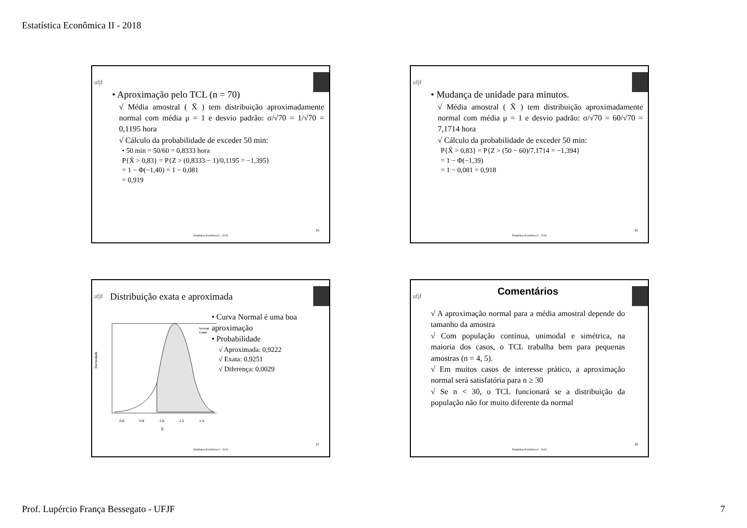Estatística Econômica II - 2018
ufjf
• Aproximação pelo TCL (n = 70)
√ Média amostral ( X̄ ) tem distribuição aproximadamente normal com média μ = 1 e desvio padrão: σ/√70 = 1/√70 = 0,1195 hora
√ Cálculo da probabilidade de exceder 50 min:
• 50 min = 50/60 = 0,8333 hora
P{X̄ > 0,83} = P{Z > (0,8333 − 1)/0,1195 = −1,395}
= 1 − Φ(−1,40) = 1 − 0,081
= 0,919
25
Estatística Econômica II - 2018
ufjf
• Mudança de unidade para minutos.
√ Média amostral ( X̄ ) tem distribuição aproximadamente normal com média μ = 1 e desvio padrão: σ/√70 = 60/√70 = 7,1714 hora
√ Cálculo da probabilidade de exceder 50 min:
P{X̄ > 0,83} = P{Z > (50 − 60)/7,1714 = −1,394}
= 1 − Φ(−1,39)
= 1 − 0,081 = 0,918
26
Estatística Econômica II - 2018
ufjf
Distribuição exata e aproximada
Normal
Exata
Densidade
0.6
0.8
1.0
1.2
1.4
X̄
• Curva Normal é uma boa aproximação
• Probabilidade
√ Aproximada: 0,9222
√ Exata: 0,9251
√ Diferença: 0,0029
27
Estatística Econômica II - 2018
ufjf
Comentários
√ A aproximação normal para a média amostral depende do tamanho da amostra
√ Com população contínua, unimodal e simétrica, na maioria dos casos, o TCL trabalha bem para pequenas amostras (n = 4, 5).
√ Em muitos casos de interesse prático, a aproximação normal será satisfatória para n ≥ 30
√ Se n < 30, o TCL funcionará se a distribuição da população não for muito diferente da normal
28
Estatística Econômica II - 2018
Prof. Lupércio França Bessegato - UFJF
7